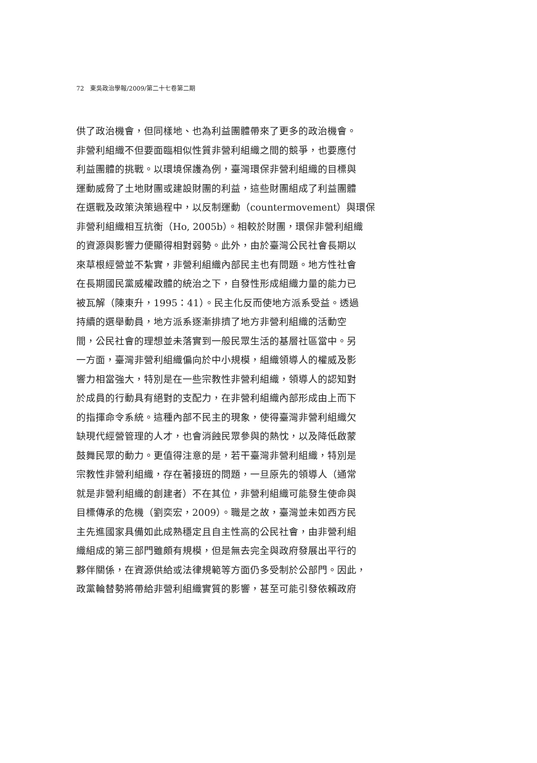72　東吳政治學報/2009/第二十七卷第二期
供了政治機會，但同樣地、也為利益團體帶來了更多的政治機會。
非營利組織不但要面臨相似性質非營利組織之間的競爭，也要應付
利益團體的挑戰。以環境保護為例，臺灣環保非營利組織的目標與
運動威脅了土地財團或建設財團的利益，這些財團組成了利益團體
在選戰及政策決策過程中，以反制運動（countermovement）與環保
非營利組織相互抗衡（Ho, 2005b）。相較於財團，環保非營利組織
的資源與影響力便顯得相對弱勢。此外，由於臺灣公民社會長期以
來草根經營並不紮實，非營利組織內部民主也有問題。地方性社會
在長期國民黨威權政體的統治之下，自發性形成組織力量的能力已
被瓦解（陳東升，1995：41）。民主化反而使地方派系受益。透過
持續的選舉動員，地方派系逐漸排擠了地方非營利組織的活動空
間，公民社會的理想並未落實到一般民眾生活的基層社區當中。另
一方面，臺灣非營利組織偏向於中小規模，組織領導人的權威及影
響力相當強大，特別是在一些宗教性非營利組織，領導人的認知對
於成員的行動具有絕對的支配力，在非營利組織內部形成由上而下
的指揮命令系統。這種內部不民主的現象，使得臺灣非營利組織欠
缺現代經營管理的人才，也會消蝕民眾參與的熱忱，以及降低啟蒙
鼓舞民眾的動力。更值得注意的是，若干臺灣非營利組織，特別是
宗教性非營利組織，存在著接班的問題，一旦原先的領導人（通常
就是非營利組織的創建者）不在其位，非營利組織可能發生使命與
目標傳承的危機（劉奕宏，2009）。職是之故，臺灣並未如西方民
主先進國家具備如此成熟穩定且自主性高的公民社會，由非營利組
織組成的第三部門雖頗有規模，但是無去完全與政府發展出平行的
夥伴關係，在資源供給或法律規範等方面仍多受制於公部門。因此，
政黨輪替勢將帶給非營利組織實質的影響，甚至可能引發依賴政府